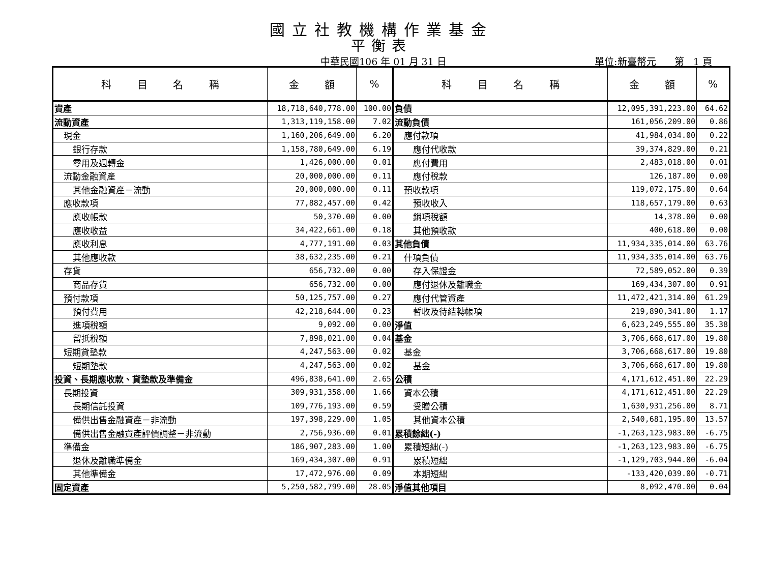國立社教機構作業基金
平衡表
中華民國106 年 01 月 31 日 單位:新臺幣元 第 1 頁
| 科 目 名 稱 | 金 額 | % | 科 目 名 稱 | 金 額 | % |
| --- | --- | --- | --- | --- | --- |
| 資產 | 18,718,640,778.00 | 100.00 | 負債 | 12,095,391,223.00 | 64.62 |
| 流動資產 | 1,313,119,158.00 | 7.02 | 流動負債 | 161,056,209.00 | 0.86 |
| 現金 | 1,160,206,649.00 | 6.20 | 應付款項 | 41,984,034.00 | 0.22 |
| 銀行存款 | 1,158,780,649.00 | 6.19 | 應付代收款 | 39,374,829.00 | 0.21 |
| 零用及週轉金 | 1,426,000.00 | 0.01 | 應付費用 | 2,483,018.00 | 0.01 |
| 流動金融資產 | 20,000,000.00 | 0.11 | 應付稅款 | 126,187.00 | 0.00 |
| 其他金融資產－流動 | 20,000,000.00 | 0.11 | 預收款項 | 119,072,175.00 | 0.64 |
| 應收款項 | 77,882,457.00 | 0.42 | 預收收入 | 118,657,179.00 | 0.63 |
| 應收帳款 | 50,370.00 | 0.00 | 銷項稅額 | 14,378.00 | 0.00 |
| 應收收益 | 34,422,661.00 | 0.18 | 其他預收款 | 400,618.00 | 0.00 |
| 應收利息 | 4,777,191.00 | 0.03 | 其他負債 | 11,934,335,014.00 | 63.76 |
| 其他應收款 | 38,632,235.00 | 0.21 | 什項負債 | 11,934,335,014.00 | 63.76 |
| 存貨 | 656,732.00 | 0.00 | 存入保證金 | 72,589,052.00 | 0.39 |
| 商品存貨 | 656,732.00 | 0.00 | 應付退休及離職金 | 169,434,307.00 | 0.91 |
| 預付款項 | 50,125,757.00 | 0.27 | 應付代管資產 | 11,472,421,314.00 | 61.29 |
| 預付費用 | 42,218,644.00 | 0.23 | 暫收及待結轉帳項 | 219,890,341.00 | 1.17 |
| 進項稅額 | 9,092.00 | 0.00 | 淨值 | 6,623,249,555.00 | 35.38 |
| 留抵稅額 | 7,898,021.00 | 0.04 | 基金 | 3,706,668,617.00 | 19.80 |
| 短期貸墊款 | 4,247,563.00 | 0.02 | 基金 | 3,706,668,617.00 | 19.80 |
| 短期墊款 | 4,247,563.00 | 0.02 | 基金 | 3,706,668,617.00 | 19.80 |
| 投資、長期應收款、貸墊款及準備金 | 496,838,641.00 | 2.65 | 公積 | 4,171,612,451.00 | 22.29 |
| 長期投資 | 309,931,358.00 | 1.66 | 資本公積 | 4,171,612,451.00 | 22.29 |
| 長期信託投資 | 109,776,193.00 | 0.59 | 受贈公積 | 1,630,931,256.00 | 8.71 |
| 備供出售金融資產－非流動 | 197,398,229.00 | 1.05 | 其他資本公積 | 2,540,681,195.00 | 13.57 |
| 備供出售金融資產評價調整－非流動 | 2,756,936.00 | 0.01 | 累積餘絀(-) | -1,263,123,983.00 | -6.75 |
| 準備金 | 186,907,283.00 | 1.00 | 累積短絀(-) | -1,263,123,983.00 | -6.75 |
| 退休及離職準備金 | 169,434,307.00 | 0.91 | 累積短絀 | -1,129,703,944.00 | -6.04 |
| 其他準備金 | 17,472,976.00 | 0.09 | 本期短絀 | -133,420,039.00 | -0.71 |
| 固定資產 | 5,250,582,799.00 | 28.05 | 淨值其他項目 | 8,092,470.00 | 0.04 |